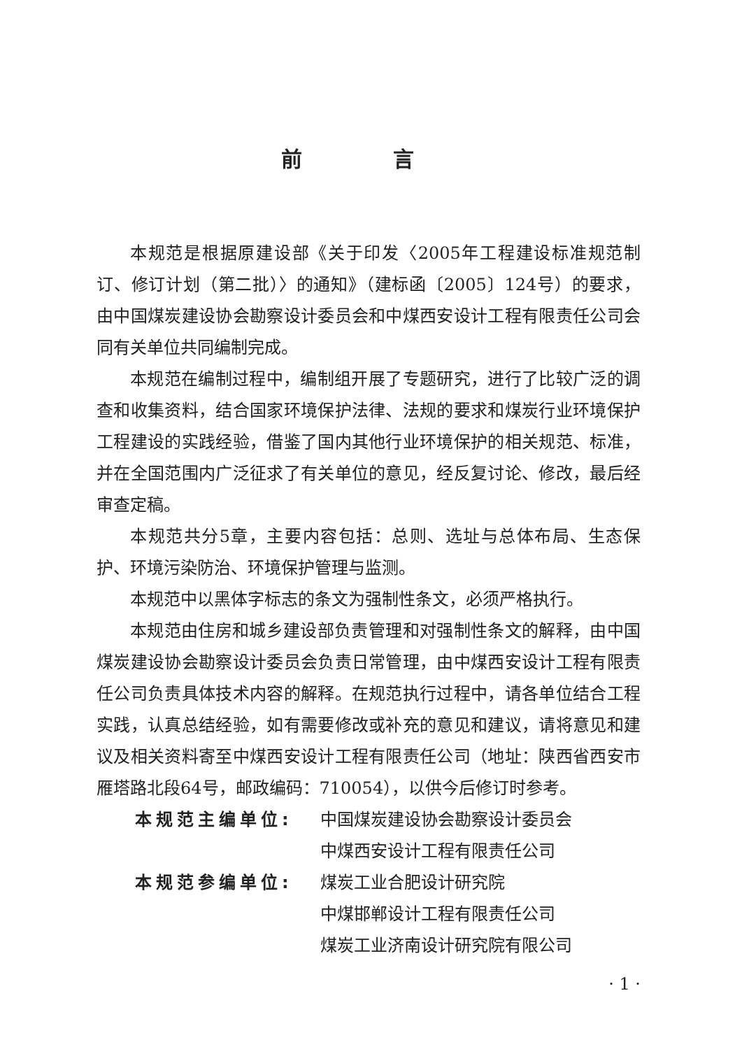前 言
本规范是根据原建设部《关于印发〈2005年工程建设标准规范制订、修订计划（第二批）〉的通知》（建标函〔2005〕124号）的要求，由中国煤炭建设协会勘察设计委员会和中煤西安设计工程有限责任公司会同有关单位共同编制完成。
本规范在编制过程中，编制组开展了专题研究，进行了比较广泛的调查和收集资料，结合国家环境保护法律、法规的要求和煤炭行业环境保护工程建设的实践经验，借鉴了国内其他行业环境保护的相关规范、标准，并在全国范围内广泛征求了有关单位的意见，经反复讨论、修改，最后经审查定稿。
本规范共分5章，主要内容包括：总则、选址与总体布局、生态保护、环境污染防治、环境保护管理与监测。
本规范中以黑体字标志的条文为强制性条文，必须严格执行。
本规范由住房和城乡建设部负责管理和对强制性条文的解释，由中国煤炭建设协会勘察设计委员会负责日常管理，由中煤西安设计工程有限责任公司负责具体技术内容的解释。在规范执行过程中，请各单位结合工程实践，认真总结经验，如有需要修改或补充的意见和建议，请将意见和建议及相关资料寄至中煤西安设计工程有限责任公司（地址：陕西省西安市雁塔路北段64号，邮政编码：710054），以供今后修订时参考。
本规范主编单位: 中国煤炭建设协会勘察设计委员会
中煤西安设计工程有限责任公司
本规范参编单位: 煤炭工业合肥设计研究院
中煤邯郸设计工程有限责任公司
煤炭工业济南设计研究院有限公司
· 1 ·